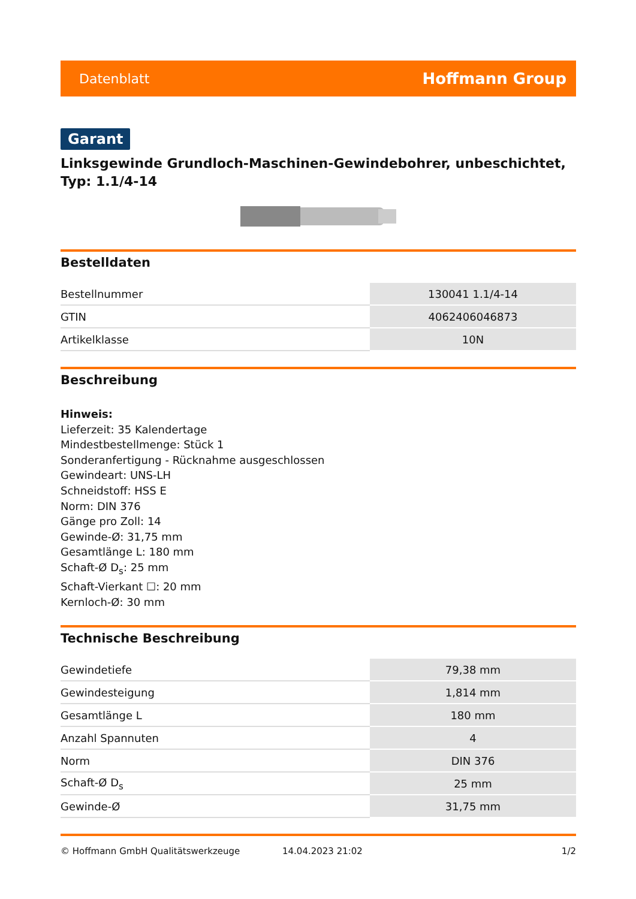Datenblatt Hoffmann Group
Garant
Linksgewinde Grundloch-Maschinen-Gewindebohrer, unbeschichtet, Typ: 1.1/4-14
Bestelldaten
| Bestellnummer | 130041 1.1/4-14 |
| GTIN | 4062406046873 |
| Artikelklasse | 10N |
Beschreibung
Hinweis:
Lieferzeit: 35 Kalendertage
Mindestbestellmenge: Stück 1
Sonderanfertigung - Rücknahme ausgeschlossen
Gewindeart: UNS-LH
Schneidstoff: HSS E
Norm: DIN 376
Gänge pro Zoll: 14
Gewinde-Ø: 31,75 mm
Gesamtlänge L: 180 mm
Schaft-Ø D<sub>s</sub>: 25 mm
Schaft-Vierkant ☐: 20 mm
Kernloch-Ø: 30 mm
Technische Beschreibung
| Gewindetiefe | 79,38 mm |
| Gewindesteigung | 1,814 mm |
| Gesamtlänge L | 180 mm |
| Anzahl Spannuten | 4 |
| Norm | DIN 376 |
| Schaft-Ø D<sub>s</sub> | 25 mm |
| Gewinde-Ø | 31,75 mm |
© Hoffmann GmbH Qualitätswerkzeuge 14.04.2023 21:02 1/2